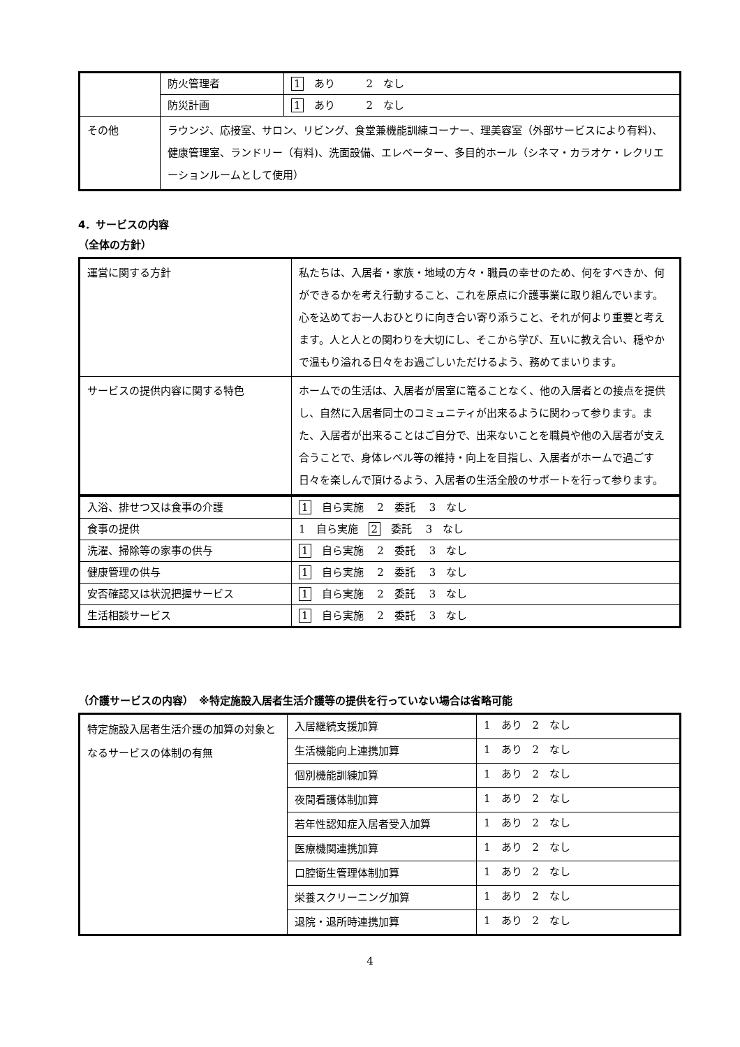| | 防火管理者 | 1 あり 2 なし |
| | 防災計画 | 1 あり 2 なし |
| その他 | ラウンジ、応接室、サロン、リビング、食堂兼機能訓練コーナー、理美容室（外部サービスにより有料)、健康管理室、ランドリー（有料)、洗面設備、エレベーター、多目的ホール（シネマ・カラオケ・レクリエーションルームとして使用） | |
4．サービスの内容
（全体の方針）
| 運営に関する方針 | 私たちは、入居者・家族・地域の方々・職員の幸せのため、何をすべきか、何ができるかを考え行動すること、これを原点に介護事業に取り組んでいます。心を込めてお一人おひとりに向き合い寄り添うこと、それが何より重要と考えます。人と人との関わりを大切にし、そこから学び、互いに教え合い、穏やかで温もり溢れる日々をお過ごしいただけるよう、務めてまいります。 |
| サービスの提供内容に関する特色 | ホームでの生活は、入居者が居室に篭ることなく、他の入居者との接点を提供し、自然に入居者同士のコミュニティが出来るように関わって参ります。また、入居者が出来ることはご自分で、出来ないことを職員や他の入居者が支え合うことで、身体レベル等の維持・向上を目指し、入居者がホームで過ごす日々を楽しんで頂けるよう、入居者の生活全般のサポートを行って参ります。 |
| 入浴、排せつ又は食事の介護 | 1 自ら実施 2 委託 3 なし |
| 食事の提供 | 1 自ら実施 2 委託 3 なし |
| 洗濯、掃除等の家事の供与 | 1 自ら実施 2 委託 3 なし |
| 健康管理の供与 | 1 自ら実施 2 委託 3 なし |
| 安否確認又は状況把握サービス | 1 自ら実施 2 委託 3 なし |
| 生活相談サービス | 1 自ら実施 2 委託 3 なし |
（介護サービスの内容）　※特定施設入居者生活介護等の提供を行っていない場合は省略可能
| 特定施設入居者生活介護の加算の対象となるサービスの体制の有無 | 入居継続支援加算 | 1 あり 2 なし |
| | 生活機能向上連携加算 | 1 あり 2 なし |
| | 個別機能訓練加算 | 1 あり 2 なし |
| | 夜間看護体制加算 | 1 あり 2 なし |
| | 若年性認知症入居者受入加算 | 1 あり 2 なし |
| | 医療機関連携加算 | 1 あり 2 なし |
| | 口腔衛生管理体制加算 | 1 あり 2 なし |
| | 栄養スクリーニング加算 | 1 あり 2 なし |
| | 退院・退所時連携加算 | 1 あり 2 なし |
4